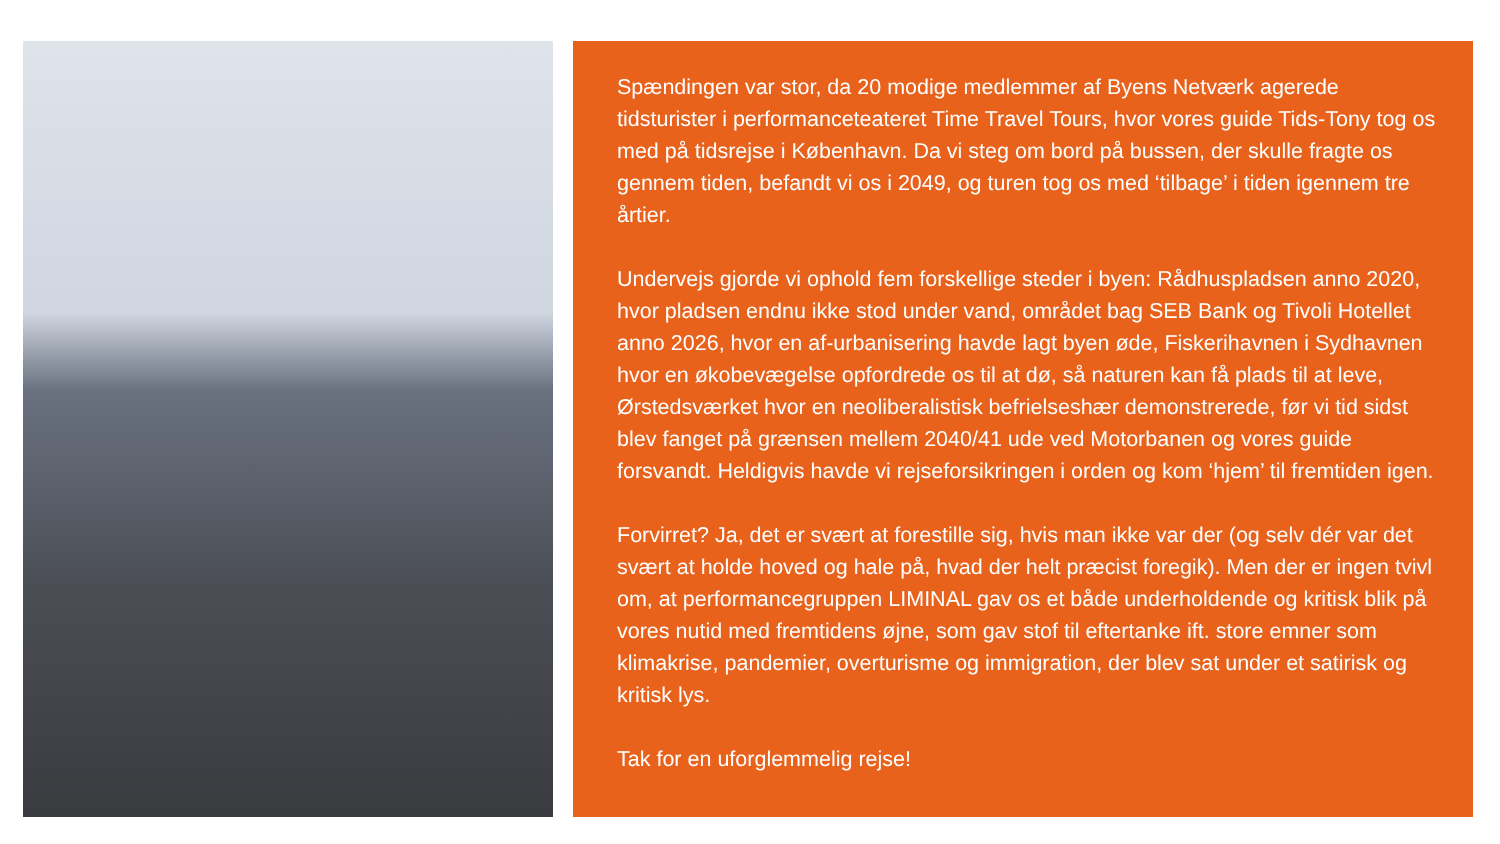Spændingen var stor, da 20 modige medlemmer af Byens Netværk agerede tidsturister i performanceteateret Time Travel Tours, hvor vores guide Tids-Tony tog os med på tidsrejse i København. Da vi steg om bord på bussen, der skulle fragte os gennem tiden, befandt vi os i 2049, og turen tog os med ‘tilbage’ i tiden igennem tre årtier.
Undervejs gjorde vi ophold fem forskellige steder i byen: Rådhuspladsen anno 2020, hvor pladsen endnu ikke stod under vand, området bag SEB Bank og Tivoli Hotellet anno 2026, hvor en af-urbanisering havde lagt byen øde, Fiskerihavnen i Sydhavnen hvor en økobevægelse opfordrede os til at dø, så naturen kan få plads til at leve, Ørstedsværket hvor en neoliberalistisk befrielseshær demonstrerede, før vi tid sidst blev fanget på grænsen mellem 2040/41 ude ved Motorbanen og vores guide forsvandt. Heldigvis havde vi rejseforsikringen i orden og kom ‘hjem’ til fremtiden igen.
Forvirret? Ja, det er svært at forestille sig, hvis man ikke var der (og selv dér var det svært at holde hoved og hale på, hvad der helt præcist foregik). Men der er ingen tvivl om, at performancegruppen LIMINAL gav os et både underholdende og kritisk blik på vores nutid med fremtidens øjne, som gav stof til eftertanke ift. store emner som klimakrise, pandemier, overturisme og immigration, der blev sat under et satirisk og kritisk lys.
Tak for en uforglemmelig rejse!